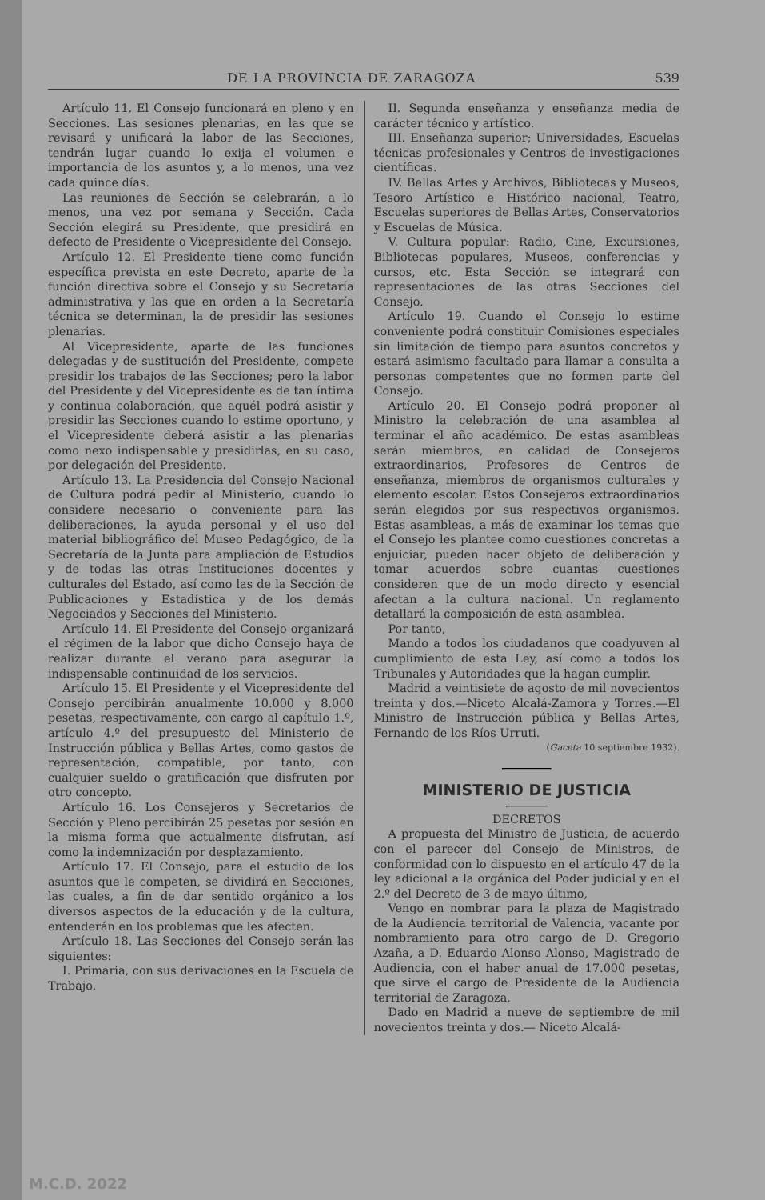DE LA PROVINCIA DE ZARAGOZA 539
Artículo 11. El Consejo funcionará en pleno y en Secciones. Las sesiones plenarias, en las que se revisará y unificará la labor de las Secciones, tendrán lugar cuando lo exija el volumen e importancia de los asuntos y, a lo menos, una vez cada quince días.
Las reuniones de Sección se celebrarán, a lo menos, una vez por semana y Sección. Cada Sección elegirá su Presidente, que presidirá en defecto de Presidente o Vicepresidente del Consejo.
Artículo 12. El Presidente tiene como función específica prevista en este Decreto, aparte de la función directiva sobre el Consejo y su Secretaría administrativa y las que en orden a la Secretaría técnica se determinan, la de presidir las sesiones plenarias.
Al Vicepresidente, aparte de las funciones delegadas y de sustitución del Presidente, compete presidir los trabajos de las Secciones; pero la labor del Presidente y del Vicepresidente es de tan íntima y continua colaboración, que aquél podrá asistir y presidir las Secciones cuando lo estime oportuno, y el Vicepresidente deberá asistir a las plenarias como nexo indispensable y presidirlas, en su caso, por delegación del Presidente.
Artículo 13. La Presidencia del Consejo Nacional de Cultura podrá pedir al Ministerio, cuando lo considere necesario o conveniente para las deliberaciones, la ayuda personal y el uso del material bibliográfico del Museo Pedagógico, de la Secretaría de la Junta para ampliación de Estudios y de todas las otras Instituciones docentes y culturales del Estado, así como las de la Sección de Publicaciones y Estadística y de los demás Negociados y Secciones del Ministerio.
Artículo 14. El Presidente del Consejo organizará el régimen de la labor que dicho Consejo haya de realizar durante el verano para asegurar la indispensable continuidad de los servicios.
Artículo 15. El Presidente y el Vicepresidente del Consejo percibirán anualmente 10.000 y 8.000 pesetas, respectivamente, con cargo al capítulo 1.º, artículo 4.º del presupuesto del Ministerio de Instrucción pública y Bellas Artes, como gastos de representación, compatible, por tanto, con cualquier sueldo o gratificación que disfruten por otro concepto.
Artículo 16. Los Consejeros y Secretarios de Sección y Pleno percibirán 25 pesetas por sesión en la misma forma que actualmente disfrutan, así como la indemnización por desplazamiento.
Artículo 17. El Consejo, para el estudio de los asuntos que le competen, se dividirá en Secciones, las cuales, a fin de dar sentido orgánico a los diversos aspectos de la educación y de la cultura, entenderán en los problemas que les afecten.
Artículo 18. Las Secciones del Consejo serán las siguientes:
I. Primaria, con sus derivaciones en la Escuela de Trabajo.
II. Segunda enseñanza y enseñanza media de carácter técnico y artístico.
III. Enseñanza superior; Universidades, Escuelas técnicas profesionales y Centros de investigaciones científicas.
IV. Bellas Artes y Archivos, Bibliotecas y Museos, Tesoro Artístico e Histórico nacional, Teatro, Escuelas superiores de Bellas Artes, Conservatorios y Escuelas de Música.
V. Cultura popular: Radio, Cine, Excursiones, Bibliotecas populares, Museos, conferencias y cursos, etc. Esta Sección se integrará con representaciones de las otras Secciones del Consejo.
Artículo 19. Cuando el Consejo lo estime conveniente podrá constituir Comisiones especiales sin limitación de tiempo para asuntos concretos y estará asimismo facultado para llamar a consulta a personas competentes que no formen parte del Consejo.
Artículo 20. El Consejo podrá proponer al Ministro la celebración de una asamblea al terminar el año académico. De estas asambleas serán miembros, en calidad de Consejeros extraordinarios, Profesores de Centros de enseñanza, miembros de organismos culturales y elemento escolar. Estos Consejeros extraordinarios serán elegidos por sus respectivos organismos. Estas asambleas, a más de examinar los temas que el Consejo les plantee como cuestiones concretas a enjuiciar, pueden hacer objeto de deliberación y tomar acuerdos sobre cuantas cuestiones consideren que de un modo directo y esencial afectan a la cultura nacional. Un reglamento detallará la composición de esta asamblea.
Por tanto,
Mando a todos los ciudadanos que coadyuven al cumplimiento de esta Ley, así como a todos los Tribunales y Autoridades que la hagan cumplir.
Madrid a veintisiete de agosto de mil novecientos treinta y dos.—Niceto Alcalá-Zamora y Torres.—El Ministro de Instrucción pública y Bellas Artes, Fernando de los Ríos Urruti.
(Gaceta 10 septiembre 1932).
MINISTERIO DE JUSTICIA
DECRETOS
A propuesta del Ministro de Justicia, de acuerdo con el parecer del Consejo de Ministros, de conformidad con lo dispuesto en el artículo 47 de la ley adicional a la orgánica del Poder judicial y en el 2.º del Decreto de 3 de mayo último,
Vengo en nombrar para la plaza de Magistrado de la Audiencia territorial de Valencia, vacante por nombramiento para otro cargo de D. Gregorio Azaña, a D. Eduardo Alonso Alonso, Magistrado de Audiencia, con el haber anual de 17.000 pesetas, que sirve el cargo de Presidente de la Audiencia territorial de Zaragoza.
Dado en Madrid a nueve de septiembre de mil novecientos treinta y dos.— Niceto Alcalá-
M.C.D. 2022